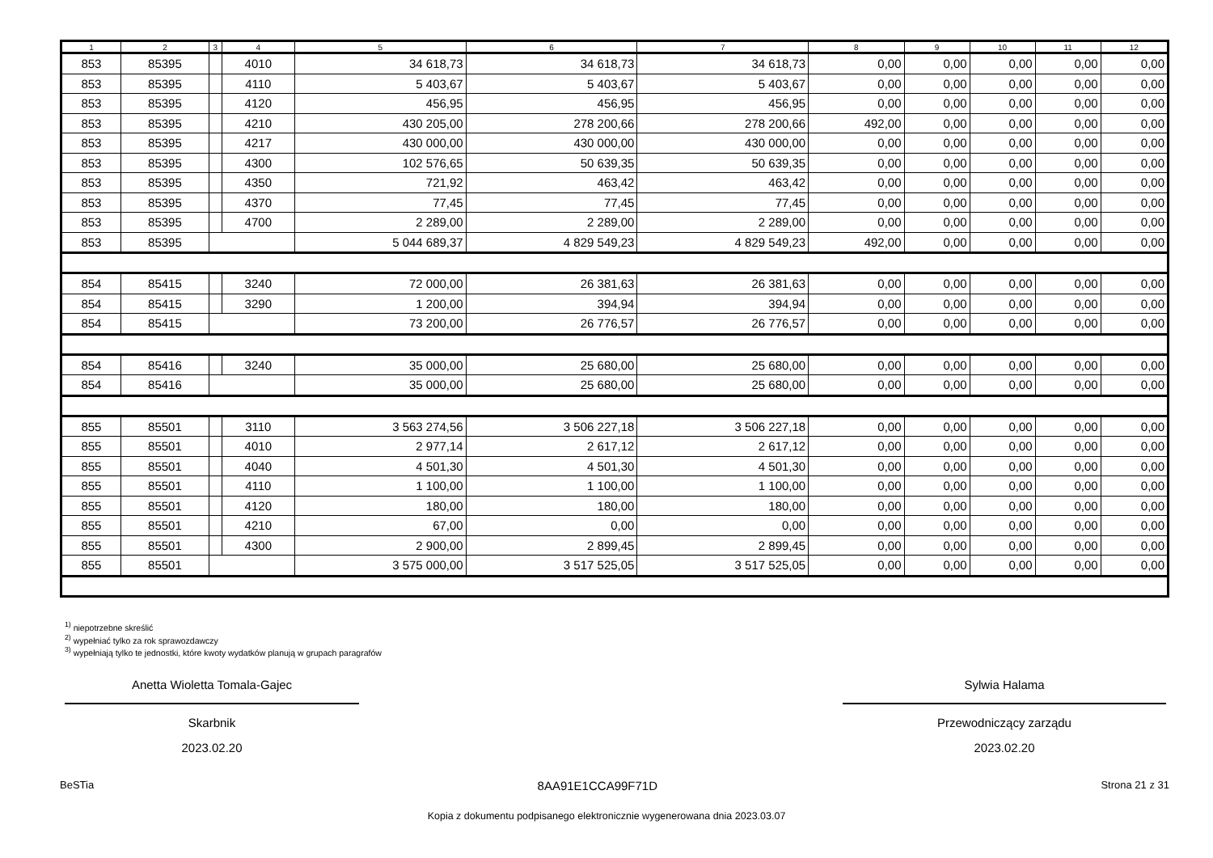| 1 | 2 | 3 | 4 | 5 | 6 | 7 | 8 | 9 | 10 | 11 | 12 |
| --- | --- | --- | --- | --- | --- | --- | --- | --- | --- | --- | --- |
| 853 | 85395 | | 4010 | 34 618,73 | 34 618,73 | 34 618,73 | 0,00 | 0,00 | 0,00 | 0,00 | 0,00 |
| 853 | 85395 | | 4110 | 5 403,67 | 5 403,67 | 5 403,67 | 0,00 | 0,00 | 0,00 | 0,00 | 0,00 |
| 853 | 85395 | | 4120 | 456,95 | 456,95 | 456,95 | 0,00 | 0,00 | 0,00 | 0,00 | 0,00 |
| 853 | 85395 | | 4210 | 430 205,00 | 278 200,66 | 278 200,66 | 492,00 | 0,00 | 0,00 | 0,00 | 0,00 |
| 853 | 85395 | | 4217 | 430 000,00 | 430 000,00 | 430 000,00 | 0,00 | 0,00 | 0,00 | 0,00 | 0,00 |
| 853 | 85395 | | 4300 | 102 576,65 | 50 639,35 | 50 639,35 | 0,00 | 0,00 | 0,00 | 0,00 | 0,00 |
| 853 | 85395 | | 4350 | 721,92 | 463,42 | 463,42 | 0,00 | 0,00 | 0,00 | 0,00 | 0,00 |
| 853 | 85395 | | 4370 | 77,45 | 77,45 | 77,45 | 0,00 | 0,00 | 0,00 | 0,00 | 0,00 |
| 853 | 85395 | | 4700 | 2 289,00 | 2 289,00 | 2 289,00 | 0,00 | 0,00 | 0,00 | 0,00 | 0,00 |
| 853 | 85395 | | | 5 044 689,37 | 4 829 549,23 | 4 829 549,23 | 492,00 | 0,00 | 0,00 | 0,00 | 0,00 |
| 854 | 85415 | | 3240 | 72 000,00 | 26 381,63 | 26 381,63 | 0,00 | 0,00 | 0,00 | 0,00 | 0,00 |
| 854 | 85415 | | 3290 | 1 200,00 | 394,94 | 394,94 | 0,00 | 0,00 | 0,00 | 0,00 | 0,00 |
| 854 | 85415 | | | 73 200,00 | 26 776,57 | 26 776,57 | 0,00 | 0,00 | 0,00 | 0,00 | 0,00 |
| 854 | 85416 | | 3240 | 35 000,00 | 25 680,00 | 25 680,00 | 0,00 | 0,00 | 0,00 | 0,00 | 0,00 |
| 854 | 85416 | | | 35 000,00 | 25 680,00 | 25 680,00 | 0,00 | 0,00 | 0,00 | 0,00 | 0,00 |
| 855 | 85501 | | 3110 | 3 563 274,56 | 3 506 227,18 | 3 506 227,18 | 0,00 | 0,00 | 0,00 | 0,00 | 0,00 |
| 855 | 85501 | | 4010 | 2 977,14 | 2 617,12 | 2 617,12 | 0,00 | 0,00 | 0,00 | 0,00 | 0,00 |
| 855 | 85501 | | 4040 | 4 501,30 | 4 501,30 | 4 501,30 | 0,00 | 0,00 | 0,00 | 0,00 | 0,00 |
| 855 | 85501 | | 4110 | 1 100,00 | 1 100,00 | 1 100,00 | 0,00 | 0,00 | 0,00 | 0,00 | 0,00 |
| 855 | 85501 | | 4120 | 180,00 | 180,00 | 180,00 | 0,00 | 0,00 | 0,00 | 0,00 | 0,00 |
| 855 | 85501 | | 4210 | 67,00 | 0,00 | 0,00 | 0,00 | 0,00 | 0,00 | 0,00 | 0,00 |
| 855 | 85501 | | 4300 | 2 900,00 | 2 899,45 | 2 899,45 | 0,00 | 0,00 | 0,00 | 0,00 | 0,00 |
| 855 | 85501 | | | 3 575 000,00 | 3 517 525,05 | 3 517 525,05 | 0,00 | 0,00 | 0,00 | 0,00 | 0,00 |
<sup>1)</sup> niepotrzebne skreślić
<sup>2)</sup> wypełniać tylko za rok sprawozdawczy
<sup>3)</sup> wypełniają tylko te jednostki, które kwoty wydatków planują w grupach paragrafów
Anetta Wioletta Tomala-Gajec
Skarbnik
2023.02.20
Sylwia Halama
Przewodniczący zarządu
2023.02.20
BeSTia 8AA91E1CCA99F71D Strona 21 z 31
Kopia z dokumentu podpisanego elektronicznie wygenerowana dnia 2023.03.07